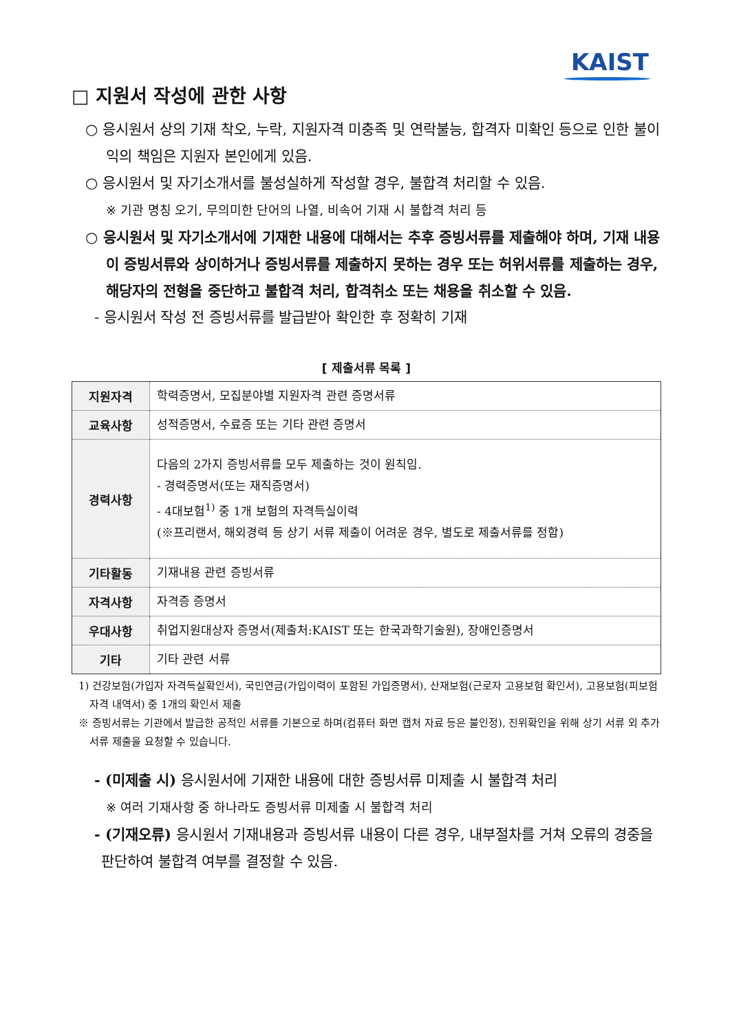KAIST
□ 지원서 작성에 관한 사항
○ 응시원서 상의 기재 착오, 누락, 지원자격 미충족 및 연락불능, 합격자 미확인 등으로 인한 불이익의 책임은 지원자 본인에게 있음.
○ 응시원서 및 자기소개서를 불성실하게 작성할 경우, 불합격 처리할 수 있음.
※ 기관 명칭 오기, 무의미한 단어의 나열, 비속어 기재 시 불합격 처리 등
○ 응시원서 및 자기소개서에 기재한 내용에 대해서는 추후 증빙서류를 제출해야 하며, 기재 내용이 증빙서류와 상이하거나 증빙서류를 제출하지 못하는 경우 또는 허위서류를 제출하는 경우, 해당자의 전형을 중단하고 불합격 처리, 합격취소 또는 채용을 취소할 수 있음.
- 응시원서 작성 전 증빙서류를 발급받아 확인한 후 정확히 기재
[ 제출서류 목록 ]
| 지원자격 | 학력증명서, 모집분야별 지원자격 관련 증명서류 |
| 교육사항 | 성적증명서, 수료증 또는 기타 관련 증명서 |
| 경력사항 | 다음의 2가지 증빙서류를 모두 제출하는 것이 원칙임. - 경력증명서(또는 재직증명서) - 4대보험<sup>1)</sup> 중 1개 보험의 자격득실이력 (※프리랜서, 해외경력 등 상기 서류 제출이 어려운 경우, 별도로 제출서류를 정함) |
| 기타활동 | 기재내용 관련 증빙서류 |
| 자격사항 | 자격증 증명서 |
| 우대사항 | 취업지원대상자 증명서(제출처:KAIST 또는 한국과학기술원), 장애인증명서 |
| 기타 | 기타 관련 서류 |
1) 건강보험(가입자 자격득실확인서), 국민연금(가입이력이 포함된 가입증명서), 산재보험(근로자 고용보험 확인서), 고용보험(피보험자격 내역서) 중 1개의 확인서 제출
※ 증빙서류는 기관에서 발급한 공적인 서류를 기본으로 하며(컴퓨터 화면 캡처 자료 등은 불인정), 진위확인을 위해 상기 서류 외 추가서류 제출을 요청할 수 있습니다.
- (미제출 시) 응시원서에 기재한 내용에 대한 증빙서류 미제출 시 불합격 처리
※ 여러 기재사항 중 하나라도 증빙서류 미제출 시 불합격 처리
- (기재오류) 응시원서 기재내용과 증빙서류 내용이 다른 경우, 내부절차를 거쳐 오류의 경중을 판단하여 불합격 여부를 결정할 수 있음.